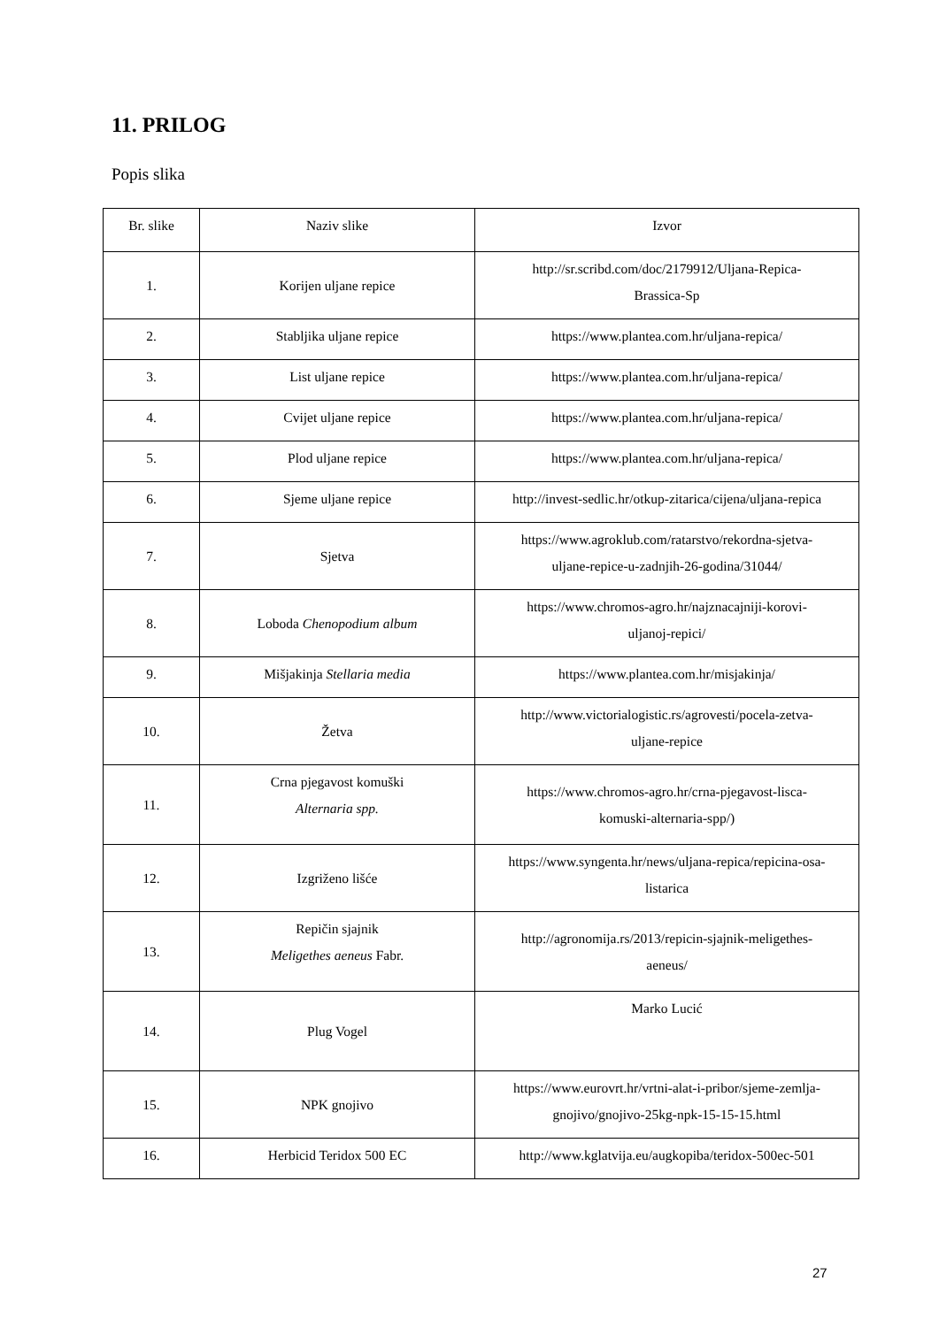11. PRILOG
Popis slika
| Br. slike | Naziv slike | Izvor |
| --- | --- | --- |
| 1. | Korijen uljane repice | http://sr.scribd.com/doc/2179912/Uljana-Repica- Brassica-Sp |
| 2. | Stabljika uljane repice | https://www.plantea.com.hr/uljana-repica/ |
| 3. | List uljane repice | https://www.plantea.com.hr/uljana-repica/ |
| 4. | Cvijet uljane repice | https://www.plantea.com.hr/uljana-repica/ |
| 5. | Plod uljane repice | https://www.plantea.com.hr/uljana-repica/ |
| 6. | Sjeme uljane repice | http://invest-sedlic.hr/otkup-zitarica/cijena/uljana-repica |
| 7. | Sjetva | https://www.agroklub.com/ratarstvo/rekordna-sjetva- uljane-repice-u-zadnjih-26-godina/31044/ |
| 8. | Loboda Chenopodium album | https://www.chromos-agro.hr/najznacajniji-korovi- uljanoj-repici/ |
| 9. | Mišjakinja Stellaria media | https://www.plantea.com.hr/misjakinja/ |
| 10. | Žetva | http://www.victorialogistic.rs/agrovesti/pocela-zetva- uljane-repice |
| 11. | Crna pjegavost komuški Alternaria spp. | https://www.chromos-agro.hr/crna-pjegavost-lisca- komuski-alternaria-spp/) |
| 12. | Izgriženo lišće | https://www.syngenta.hr/news/uljana-repica/repicina-osa- listarica |
| 13. | Repičin sjajnik Meligethes aeneus Fabr. | http://agronomija.rs/2013/repicin-sjajnik-meligethes- aeneus/ |
| 14. | Plug Vogel | Marko Lucić |
| 15. | NPK gnojivo | https://www.eurovrt.hr/vrtni-alat-i-pribor/sjeme-zemlja- gnojivo/gnojivo-25kg-npk-15-15-15.html |
| 16. | Herbicid Teridox 500 EC | http://www.kglatvija.eu/augkopiba/teridox-500ec-501 |
27